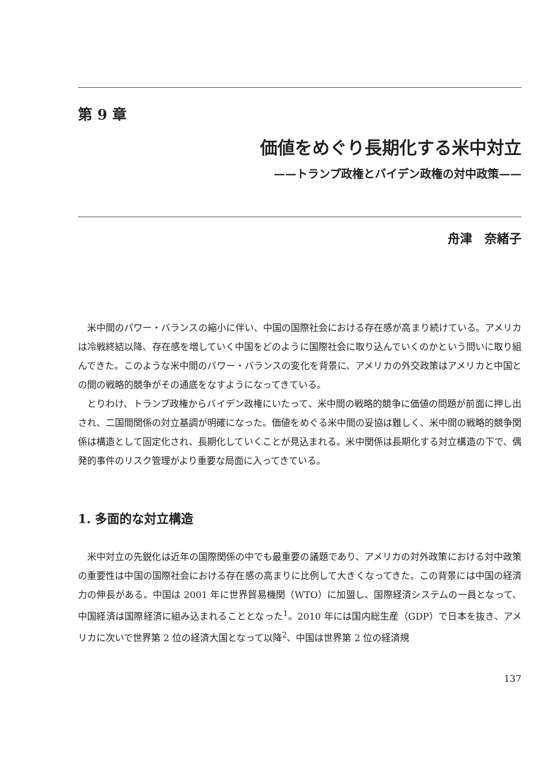第 9 章
価値をめぐり長期化する米中対立
——トランプ政権とバイデン政権の対中政策——
舟津　奈緒子
米中間のパワー・バランスの縮小に伴い、中国の国際社会における存在感が高まり続けている。アメリカは冷戦終結以降、存在感を増していく中国をどのように国際社会に取り込んでいくのかという問いに取り組んできた。このような米中間のパワー・バランスの変化を背景に、アメリカの外交政策はアメリカと中国との間の戦略的競争がその通底をなすようになってきている。
とりわけ、トランプ政権からバイデン政権にいたって、米中間の戦略的競争に価値の問題が前面に押し出され、二国間関係の対立基調が明確になった。価値をめぐる米中間の妥協は難しく、米中間の戦略的競争関係は構造として固定化され、長期化していくことが見込まれる。米中関係は長期化する対立構造の下で、偶発的事件のリスク管理がより重要な局面に入ってきている。
1. 多面的な対立構造
米中対立の先鋭化は近年の国際関係の中でも最重要の議題であり、アメリカの対外政策における対中政策の重要性は中国の国際社会における存在感の高まりに比例して大きくなってきた。この背景には中国の経済力の伸長がある。中国は 2001 年に世界貿易機関（WTO）に加盟し、国際経済システムの一員となって、中国経済は国際経済に組み込まれることとなった<sup>1</sup>。2010 年には国内総生産（GDP）で日本を抜き、アメリカに次いで世界第 2 位の経済大国となって以降<sup>2</sup>、中国は世界第 2 位の経済規
137